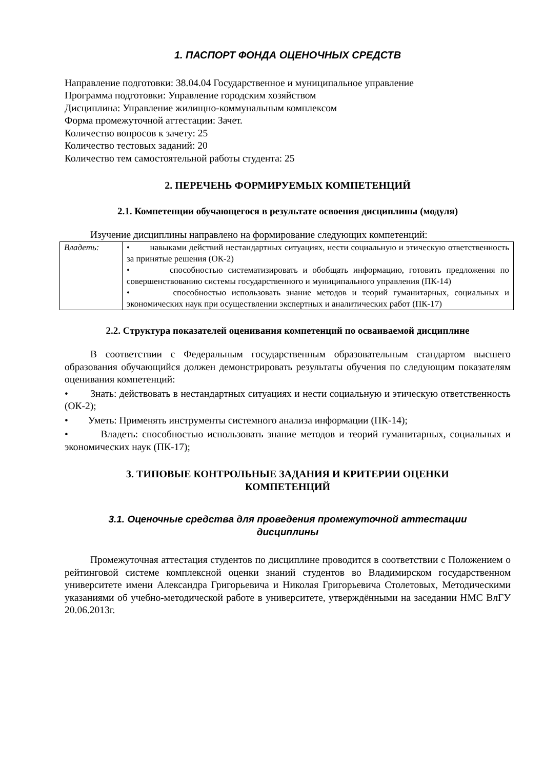1. ПАСПОРТ ФОНДА ОЦЕНОЧНЫХ СРЕДСТВ
Направление подготовки: 38.04.04 Государственное и муниципальное управление
Программа подготовки: Управление городским хозяйством
Дисциплина: Управление жилищно-коммунальным комплексом
Форма промежуточной аттестации: Зачет.
Количество вопросов к зачету: 25
Количество тестовых заданий: 20
Количество тем самостоятельной работы студента: 25
2. ПЕРЕЧЕНЬ ФОРМИРУЕМЫХ КОМПЕТЕНЦИЙ
2.1. Компетенции обучающегося в результате освоения дисциплины (модуля)
Изучение дисциплины направлено на формирование следующих компетенций:
| Владеть: | • навыками действий нестандартных ситуациях, нести социальную и этическую ответственность за принятые решения (ОК-2) • способностью систематизировать и обобщать информацию, готовить предложения по совершенствованию системы государственного и муниципального управления (ПК-14) • способностью использовать знание методов и теорий гуманитарных, социальных и экономических наук при осуществлении экспертных и аналитических работ (ПК-17) |
2.2. Структура показателей оценивания компетенций по осваиваемой дисциплине
В соответствии с Федеральным государственным образовательным стандартом высшего образования обучающийся должен демонстрировать результаты обучения по следующим показателям оценивания компетенций:
• Знать: действовать в нестандартных ситуациях и нести социальную и этическую ответственность (ОК-2);
• Уметь: Применять инструменты системного анализа информации (ПК-14);
• Владеть: способностью использовать знание методов и теорий гуманитарных, социальных и экономических наук (ПК-17);
3. ТИПОВЫЕ КОНТРОЛЬНЫЕ ЗАДАНИЯ И КРИТЕРИИ ОЦЕНКИ
КОМПЕТЕНЦИЙ
3.1. Оценочные средства для проведения промежуточной аттестации
дисциплины
Промежуточная аттестация студентов по дисциплине проводится в соответствии с Положением о рейтинговой системе комплексной оценки знаний студентов во Владимирском государственном университете имени Александра Григорьевича и Николая Григорьевича Столетовых, Методическими указаниями об учебно-методической работе в университете, утверждёнными на заседании НМС ВлГУ 20.06.2013г.